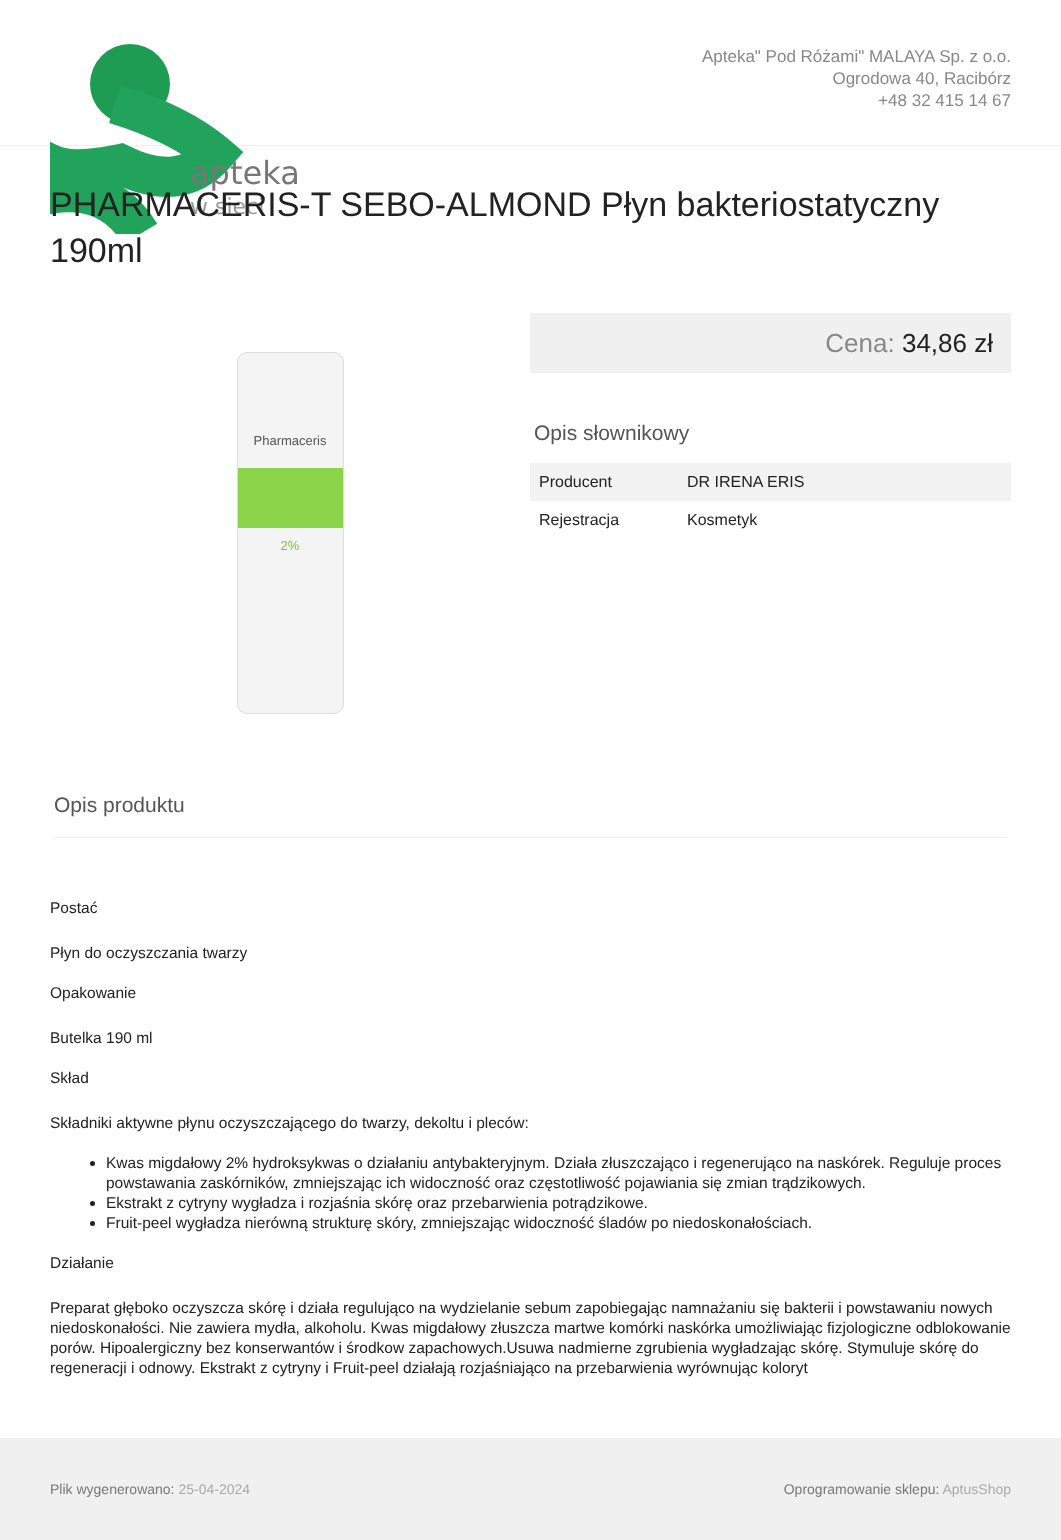apteka
w sieci
Apteka" Pod Różami" MALAYA Sp. z o.o.
Ogrodowa 40, Racibórz
+48 32 415 14 67
PHARMACERIS-T SEBO-ALMOND Płyn bakteriostatyczny 190ml
Pharmaceris
2%
Cena: 34,86 zł
Opis słownikowy
| Producent | DR IRENA ERIS |
| Rejestracja | Kosmetyk |
Opis produktu
Postać
Płyn do oczyszczania twarzy
Opakowanie
Butelka 190 ml
Skład
Składniki aktywne płynu oczyszczającego do twarzy, dekoltu i pleców:
Kwas migdałowy 2% hydroksykwas o działaniu antybakteryjnym. Działa złuszczająco i regenerująco na naskórek. Reguluje proces powstawania zaskórników, zmniejszając ich widoczność oraz częstotliwość pojawiania się zmian trądzikowych.
Ekstrakt z cytryny wygładza i rozjaśnia skórę oraz przebarwienia potrądzikowe.
Fruit-peel wygładza nierówną strukturę skóry, zmniejszając widoczność śladów po niedoskonałościach.
Działanie
Preparat głęboko oczyszcza skórę i działa regulująco na wydzielanie sebum zapobiegając namnażaniu się bakterii i powstawaniu nowych niedoskonałości. Nie zawiera mydła, alkoholu. Kwas migdałowy złuszcza martwe komórki naskórka umożliwiając fizjologiczne odblokowanie porów. Hipoalergiczny bez konserwantów i środkow zapachowych.Usuwa nadmierne zgrubienia wygładzając skórę. Stymuluje skórę do regeneracji i odnowy. Ekstrakt z cytryny i Fruit-peel działają rozjaśniająco na przebarwienia wyrównując koloryt
Plik wygenerowano: 25-04-2024
Oprogramowanie sklepu: AptusShop